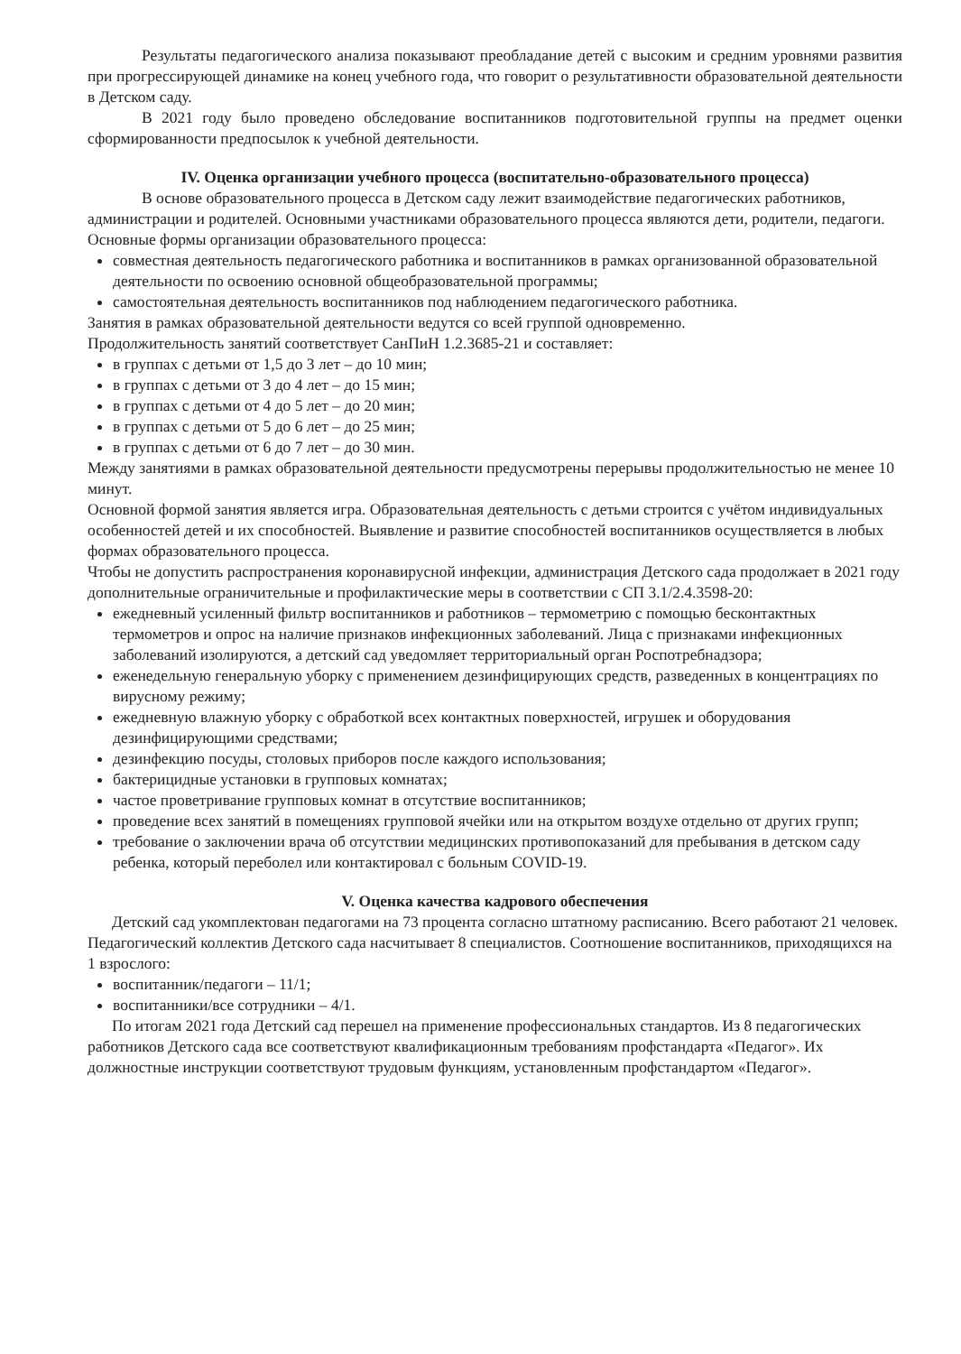Результаты педагогического анализа показывают преобладание детей с высоким и средним уровнями развития при прогрессирующей динамике на конец учебного года, что говорит о результативности образовательной деятельности в Детском саду.
В 2021 году было проведено обследование воспитанников подготовительной группы на предмет оценки сформированности предпосылок к учебной деятельности.
IV. Оценка организации учебного процесса (воспитательно-образовательного процесса)
В основе образовательного процесса в Детском саду лежит взаимодействие педагогических работников, администрации и родителей. Основными участниками образовательного процесса являются дети, родители, педагоги.
Основные формы организации образовательного процесса:
совместная деятельность педагогического работника и воспитанников в рамках организованной образовательной деятельности по освоению основной общеобразовательной программы;
самостоятельная деятельность воспитанников под наблюдением педагогического работника.
Занятия в рамках образовательной деятельности ведутся со всей группой одновременно.
Продолжительность занятий соответствует СанПиН 1.2.3685-21 и составляет:
в группах с детьми от 1,5 до 3 лет – до 10 мин;
в группах с детьми от 3 до 4 лет – до 15 мин;
в группах с детьми от 4 до 5 лет – до 20 мин;
в группах с детьми от 5 до 6 лет – до 25 мин;
в группах с детьми от 6 до 7 лет – до 30 мин.
Между занятиями в рамках образовательной деятельности предусмотрены перерывы продолжительностью не менее 10 минут.
Основной формой занятия является игра. Образовательная деятельность с детьми строится с учётом индивидуальных особенностей детей и их способностей. Выявление и развитие способностей воспитанников осуществляется в любых формах образовательного процесса.
Чтобы не допустить распространения коронавирусной инфекции, администрация Детского сада продолжает в 2021 году дополнительные ограничительные и профилактические меры в соответствии с СП 3.1/2.4.3598-20:
ежедневный усиленный фильтр воспитанников и работников – термометрию с помощью бесконтактных термометров и опрос на наличие признаков инфекционных заболеваний. Лица с признаками инфекционных заболеваний изолируются, а детский сад уведомляет территориальный орган Роспотребнадзора;
еженедельную генеральную уборку с применением дезинфицирующих средств, разведенных в концентрациях по вирусному режиму;
ежедневную влажную уборку с обработкой всех контактных поверхностей, игрушек и оборудования дезинфицирующими средствами;
дезинфекцию посуды, столовых приборов после каждого использования;
бактерицидные установки в групповых комнатах;
частое проветривание групповых комнат в отсутствие воспитанников;
проведение всех занятий в помещениях групповой ячейки или на открытом воздухе отдельно от других групп;
требование о заключении врача об отсутствии медицинских противопоказаний для пребывания в детском саду ребенка, который переболел или контактировал с больным COVID-19.
V. Оценка качества кадрового обеспечения
Детский сад укомплектован педагогами на 73 процента согласно штатному расписанию. Всего работают 21 человек. Педагогический коллектив Детского сада насчитывает 8 специалистов. Соотношение воспитанников, приходящихся на 1 взрослого:
воспитанник/педагоги – 11/1;
воспитанники/все сотрудники – 4/1.
По итогам 2021 года Детский сад перешел на применение профессиональных стандартов. Из 8 педагогических работников Детского сада все соответствуют квалификационным требованиям профстандарта «Педагог». Их должностные инструкции соответствуют трудовым функциям, установленным профстандартом «Педагог».